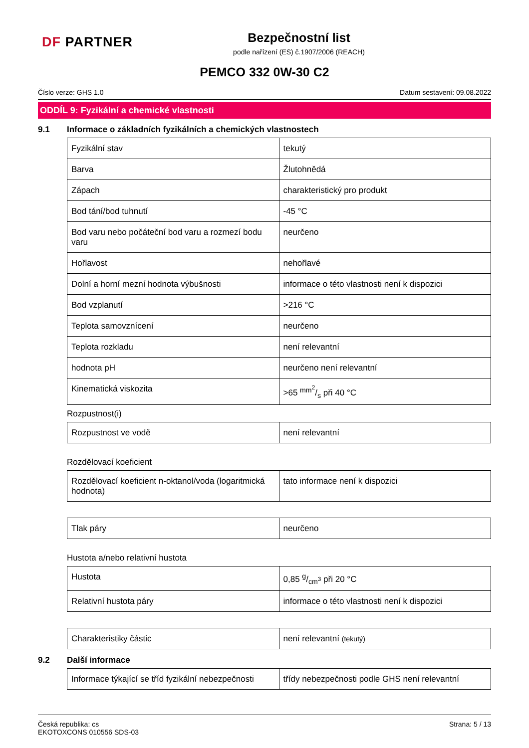DF PARTNER
Bezpečnostní list
podle nařízení (ES) č.1907/2006 (REACH)
PEMCO 332 0W-30 C2
Číslo verze: GHS 1.0 Datum sestavení: 09.08.2022
ODDÍL 9: Fyzikální a chemické vlastnosti
9.1 Informace o základních fyzikálních a chemických vlastnostech
| Fyzikální stav | tekutý |
| Barva | Žlutohnědá |
| Zápach | charakteristický pro produkt |
| Bod tání/bod tuhnutí | -45 °C |
| Bod varu nebo počáteční bod varu a rozmezí bodu varu | neurčeno |
| Hořlavost | nehořlavé |
| Dolní a horní mezní hodnota výbušnosti | informace o této vlastnosti není k dispozici |
| Bod vzplanutí | >216 °C |
| Teplota samovznícení | neurčeno |
| Teplota rozkladu | není relevantní |
| hodnota pH | neurčeno není relevantní |
| Kinematická viskozita | >65 mm<sup>2</sup>/s při 40 °C |
Rozpustnost(i)
| Rozpustnost ve vodě | není relevantní |
Rozdělovací koeficient
| Rozdělovací koeficient n-oktanol/voda (logaritmická hodnota) | tato informace není k dispozici |
| Tlak páry | neurčeno |
Hustota a/nebo relativní hustota
| Hustota | 0,85 g/cm<sup>3</sup> při 20 °C |
| Relativní hustota páry | informace o této vlastnosti není k dispozici |
| Charakteristiky částic | není relevantní (tekutý) |
9.2 Další informace
| Informace týkající se tříd fyzikální nebezpečnosti | třídy nebezpečnosti podle GHS není relevantní |
Česká republika: cs
EKOTOXCONS 010556 SDS-03 Strana: 5 / 13